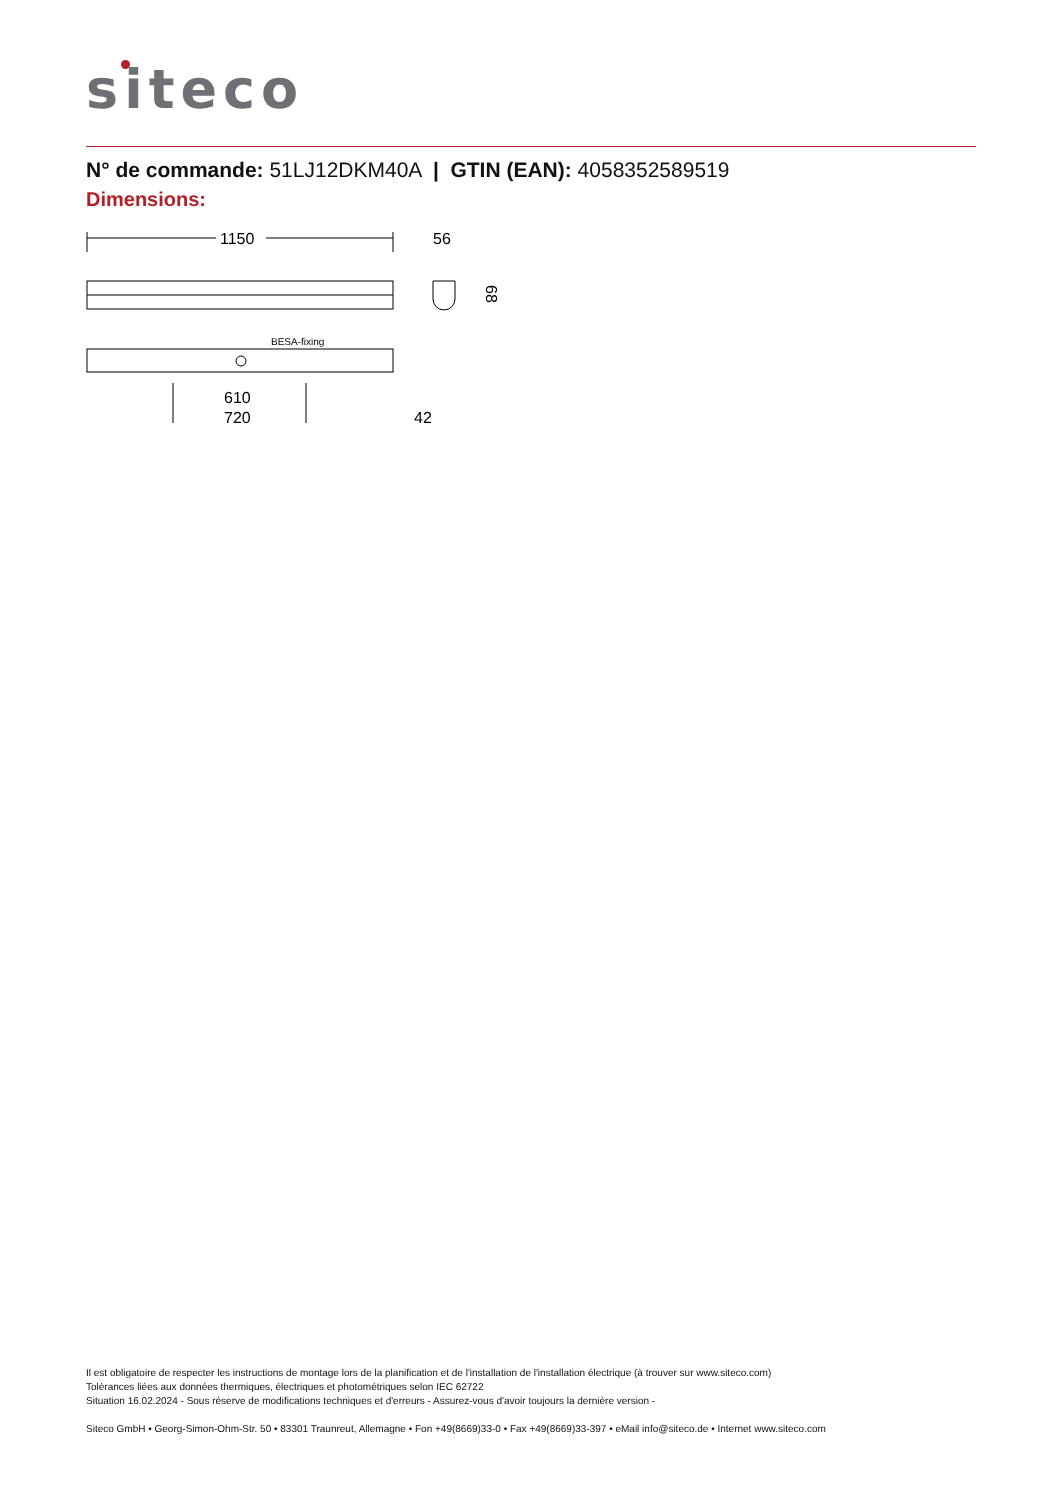siteco
N° de commande: 51LJ12DKM40A | GTIN (EAN): 4058352589519
Dimensions:
1150
56
68
BESA-fixing
610
720
42
Il est obligatoire de respecter les instructions de montage lors de la planification et de l'installation de l'installation électrique (à trouver sur www.siteco.com)
Tolérances liées aux données thermiques, électriques et photométriques selon IEC 62722
Situation 16.02.2024 - Sous réserve de modifications techniques et d'erreurs - Assurez-vous d'avoir toujours la dernière version -
Siteco GmbH • Georg-Simon-Ohm-Str. 50 • 83301 Traunreut, Allemagne • Fon +49(8669)33-0 • Fax +49(8669)33-397 • eMail info@siteco.de • Internet www.siteco.com